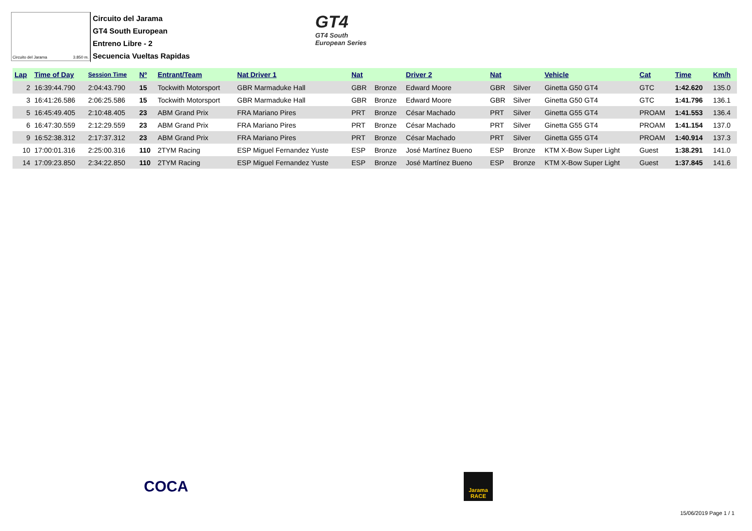Circuito del Jarama 3.850 m.
Circuito del Jarama
GT4 South European
Entreno Libre - 2
Secuencia Vueltas Rapidas
GT4
GT4 South
European Series
| Lap | Time of Day | Session Time | Nº | Entrant/Team | Nat Driver 1 | Nat | | Driver 2 | Nat | | Vehicle | Cat | Time | Km/h |
| --- | --- | --- | --- | --- | --- | --- | --- | --- | --- | --- | --- | --- | --- | --- |
| 2 | 16:39:44.790 | 2:04:43.790 | 15 | Tockwith Motorsport | GBR Marmaduke Hall | GBR | Bronze | Edward Moore | GBR | Silver | Ginetta G50 GT4 | GTC | 1:42.620 | 135.0 |
| 3 | 16:41:26.586 | 2:06:25.586 | 15 | Tockwith Motorsport | GBR Marmaduke Hall | GBR | Bronze | Edward Moore | GBR | Silver | Ginetta G50 GT4 | GTC | 1:41.796 | 136.1 |
| 5 | 16:45:49.405 | 2:10:48.405 | 23 | ABM Grand Prix | FRA Mariano Pires | PRT | Bronze | César Machado | PRT | Silver | Ginetta G55 GT4 | PROAM | 1:41.553 | 136.4 |
| 6 | 16:47:30.559 | 2:12:29.559 | 23 | ABM Grand Prix | FRA Mariano Pires | PRT | Bronze | César Machado | PRT | Silver | Ginetta G55 GT4 | PROAM | 1:41.154 | 137.0 |
| 9 | 16:52:38.312 | 2:17:37.312 | 23 | ABM Grand Prix | FRA Mariano Pires | PRT | Bronze | César Machado | PRT | Silver | Ginetta G55 GT4 | PROAM | 1:40.914 | 137.3 |
| 10 | 17:00:01.316 | 2:25:00.316 | 110 | 2TYM Racing | ESP Miguel Fernandez Yuste | ESP | Bronze | José Martínez Bueno | ESP | Bronze | KTM X-Bow Super Light | Guest | 1:38.291 | 141.0 |
| 14 | 17:09:23.850 | 2:34:22.850 | 110 | 2TYM Racing | ESP Miguel Fernandez Yuste | ESP | Bronze | José Martínez Bueno | ESP | Bronze | KTM X-Bow Super Light | Guest | 1:37.845 | 141.6 |
COCA
Jarama
RACE
15/06/2019 Page 1 / 1